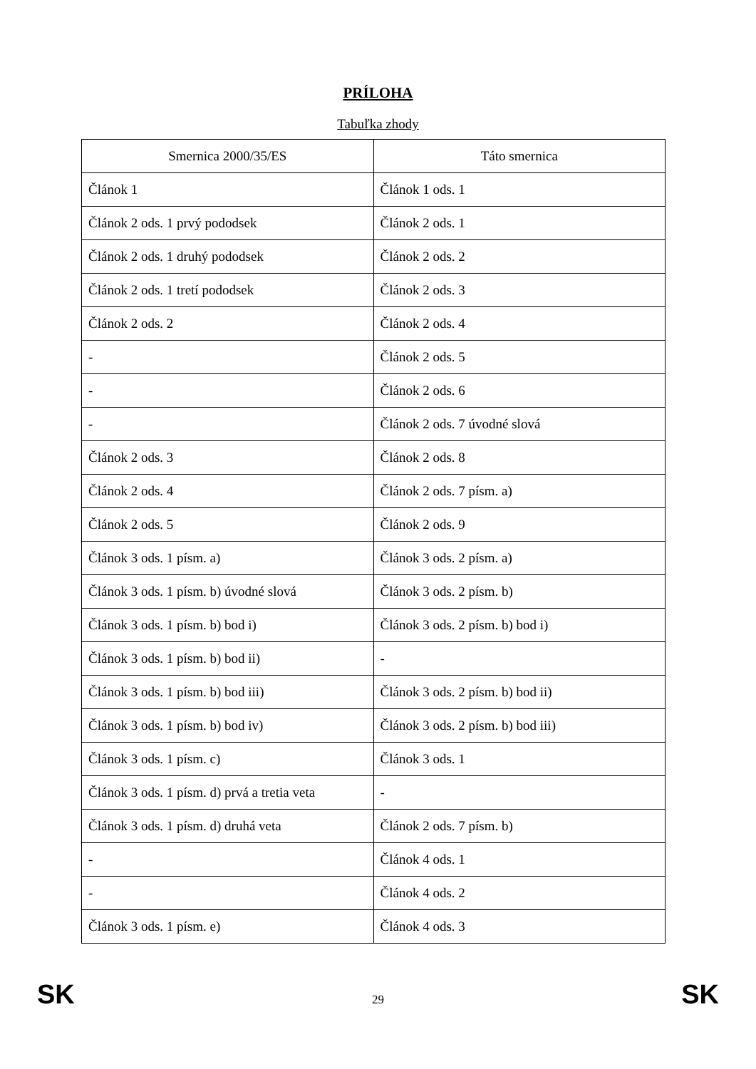PRÍLOHA
Tabuľka zhody
| Smernica 2000/35/ES | Táto smernica |
| --- | --- |
| Článok 1 | Článok 1 ods. 1 |
| Článok 2 ods. 1 prvý pododsek | Článok 2 ods. 1 |
| Článok 2 ods. 1 druhý pododsek | Článok 2 ods. 2 |
| Článok 2 ods. 1 tretí pododsek | Článok 2 ods. 3 |
| Článok 2 ods. 2 | Článok 2 ods. 4 |
| - | Článok 2 ods. 5 |
| - | Článok 2 ods. 6 |
| - | Článok 2 ods. 7 úvodné slová |
| Článok 2 ods. 3 | Článok 2 ods. 8 |
| Článok 2 ods. 4 | Článok 2 ods. 7 písm. a) |
| Článok 2 ods. 5 | Článok 2 ods. 9 |
| Článok 3 ods. 1 písm. a) | Článok 3 ods. 2 písm. a) |
| Článok 3 ods. 1 písm. b) úvodné slová | Článok 3 ods. 2 písm. b) |
| Článok 3 ods. 1 písm. b) bod i) | Článok 3 ods. 2 písm. b) bod i) |
| Článok 3 ods. 1 písm. b) bod ii) | - |
| Článok 3 ods. 1 písm. b) bod iii) | Článok 3 ods. 2 písm. b) bod ii) |
| Článok 3 ods. 1 písm. b) bod iv) | Článok 3 ods. 2 písm. b) bod iii) |
| Článok 3 ods. 1 písm. c) | Článok 3 ods. 1 |
| Článok 3 ods. 1 písm. d) prvá a tretia veta | - |
| Článok 3 ods. 1 písm. d) druhá veta | Článok 2 ods. 7 písm. b) |
| - | Článok 4 ods. 1 |
| - | Článok 4 ods. 2 |
| Článok 3 ods. 1 písm. e) | Článok 4 ods. 3 |
SK 29 SK